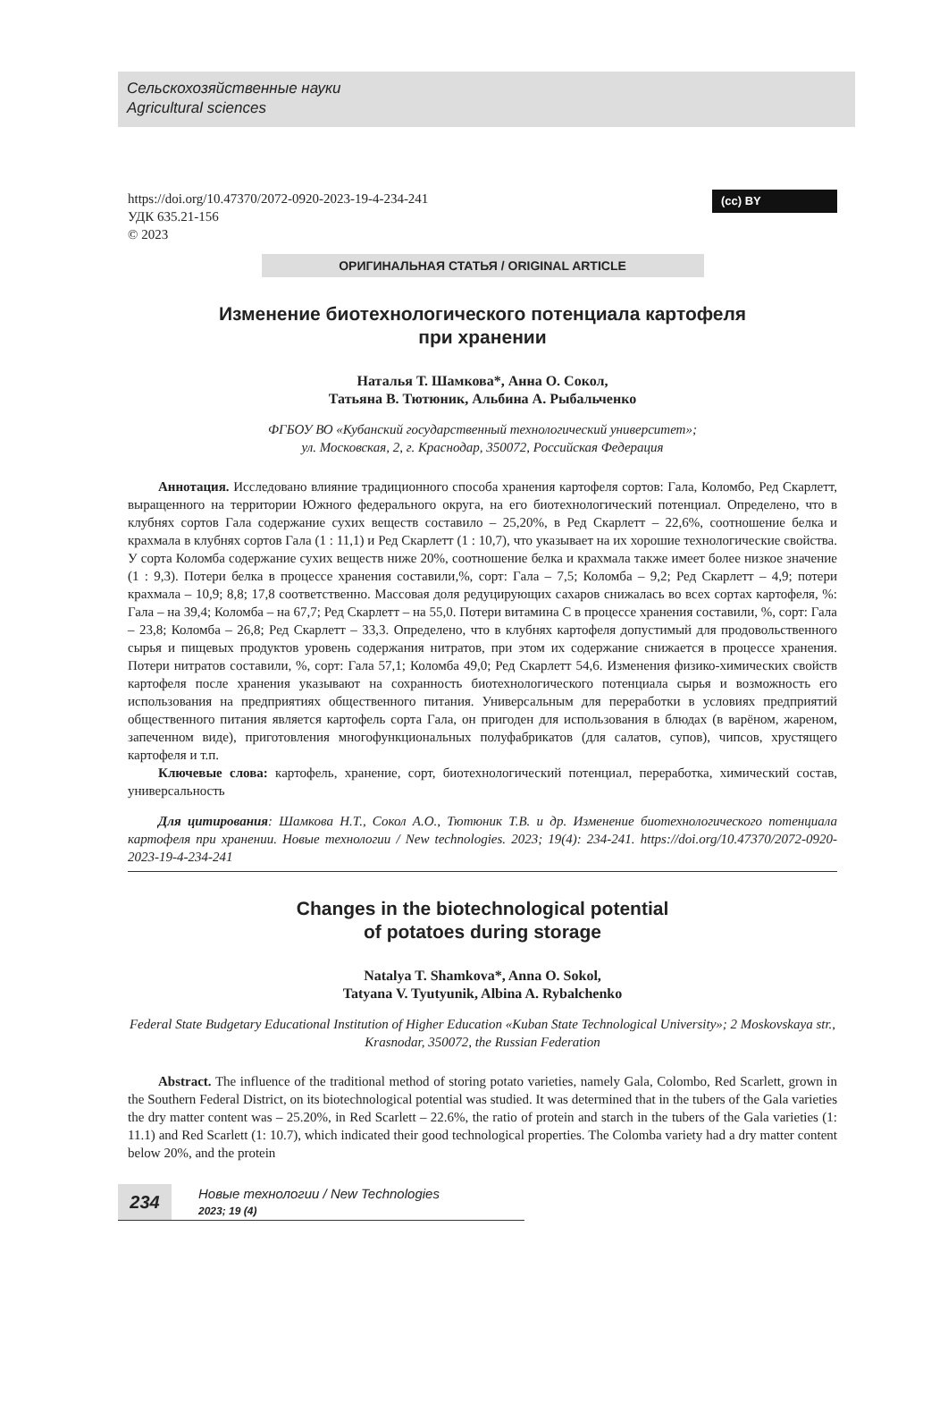Сельскохозяйственные науки
Agricultural sciences
https://doi.org/10.47370/2072-0920-2023-19-4-234-241
УДК 635.21-156
© 2023
(cc) BY
ОРИГИНАЛЬНАЯ СТАТЬЯ / ORIGINAL ARTICLE
Изменение биотехнологического потенциала картофеля
при хранении
Наталья Т. Шамкова*, Анна О. Сокол,
Татьяна В. Тютюник, Альбина А. Рыбальченко
ФГБОУ ВО «Кубанский государственный технологический университет»;
ул. Московская, 2, г. Краснодар, 350072, Российская Федерация
Аннотация. Исследовано влияние традиционного способа хранения картофеля сортов: Гала, Коломбо, Ред Скарлетт, выращенного на территории Южного федерального округа, на его биотехнологический потенциал. Определено, что в клубнях сортов Гала содержание сухих веществ составило – 25,20%, в Ред Скарлетт – 22,6%, соотношение белка и крахмала в клубнях сортов Гала (1 : 11,1) и Ред Скарлетт (1 : 10,7), что указывает на их хорошие технологические свойства. У сорта Коломба содержание сухих веществ ниже 20%, соотношение белка и крахмала также имеет более низкое значение (1 : 9,3). Потери белка в процессе хранения составили,%, сорт: Гала – 7,5; Коломба – 9,2; Ред Скарлетт – 4,9; потери крахмала – 10,9; 8,8; 17,8 соответственно. Массовая доля редуцирующих сахаров снижалась во всех сортах картофеля, %: Гала – на 39,4; Коломба – на 67,7; Ред Скарлетт – на 55,0. Потери витамина С в процессе хранения составили, %, сорт: Гала – 23,8; Коломба – 26,8; Ред Скарлетт – 33,3. Определено, что в клубнях картофеля допустимый для продовольственного сырья и пищевых продуктов уровень содержания нитратов, при этом их содержание снижается в процессе хранения. Потери нитратов составили, %, сорт: Гала 57,1; Коломба 49,0; Ред Скарлетт 54,6. Изменения физико-химических свойств картофеля после хранения указывают на сохранность биотехнологического потенциала сырья и возможность его использования на предприятиях общественного питания. Универсальным для переработки в условиях предприятий общественного питания является картофель сорта Гала, он пригоден для использования в блюдах (в варёном, жареном, запеченном виде), приготовления многофункциональных полуфабрикатов (для салатов, супов), чипсов, хрустящего картофеля и т.п.
Ключевые слова: картофель, хранение, сорт, биотехнологический потенциал, переработка, химический состав, универсальность
Для цитирования: Шамкова Н.Т., Сокол А.О., Тютюник Т.В. и др. Изменение биотехнологического потенциала картофеля при хранении. Новые технологии / New technologies. 2023; 19(4): 234-241. https://doi.org/10.47370/2072-0920-2023-19-4-234-241
Changes in the biotechnological potential
of potatoes during storage
Natalya T. Shamkova*, Anna O. Sokol,
Tatyana V. Tyutyunik, Albina A. Rybalchenko
Federal State Budgetary Educational Institution of Higher Education «Kuban State Technological University»; 2 Moskovskaya str., Krasnodar, 350072, the Russian Federation
Abstract. The influence of the traditional method of storing potato varieties, namely Gala, Colombo, Red Scarlett, grown in the Southern Federal District, on its biotechnological potential was studied. It was determined that in the tubers of the Gala varieties the dry matter content was – 25.20%, in Red Scarlett – 22.6%, the ratio of protein and starch in the tubers of the Gala varieties (1: 11.1) and Red Scarlett (1: 10.7), which indicated their good technological properties. The Colomba variety had a dry matter content below 20%, and the protein
234
Новые технологии / New Technologies
2023; 19 (4)